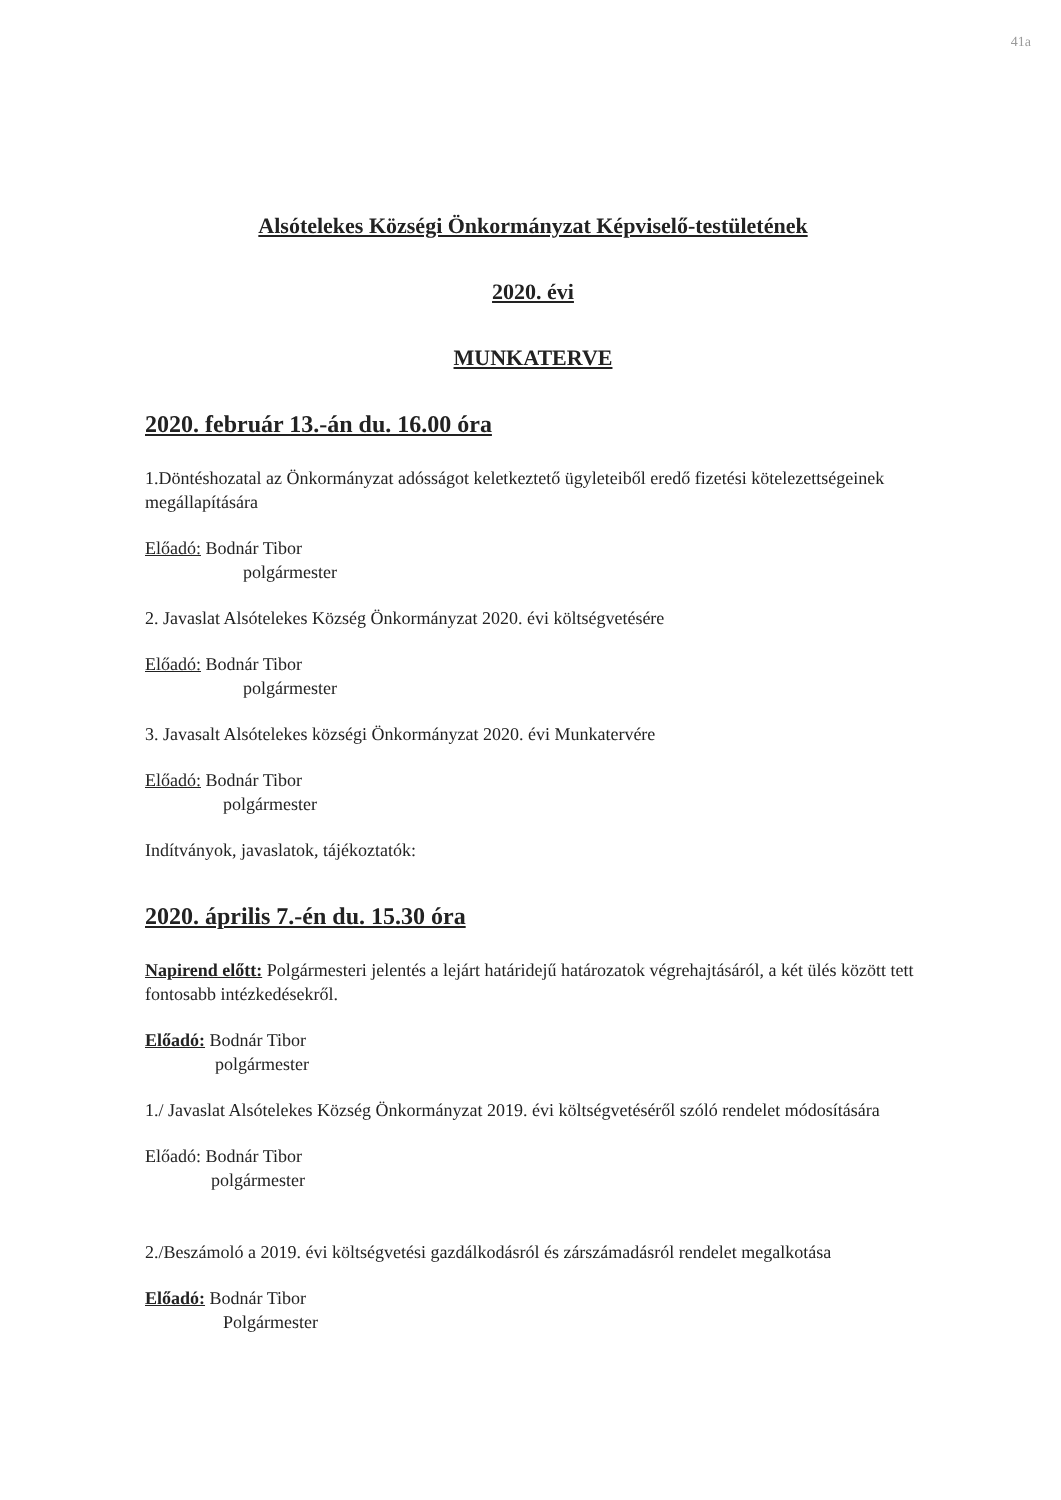41a
Alsótelekes Községi Önkormányzat Képviselő-testületének
2020. évi
MUNKATERVE
2020. február 13.-án du. 16.00 óra
1.Döntéshozatal az Önkormányzat adósságot keletkeztető ügyleteiből eredő fizetési kötelezettségeinek megállapítására
Előadó: Bodnár Tibor
polgármester
2. Javaslat Alsótelekes Község Önkormányzat 2020. évi költségvetésére
Előadó: Bodnár Tibor
polgármester
3. Javasalt Alsótelekes községi Önkormányzat 2020. évi Munkatervére
Előadó: Bodnár Tibor
polgármester
Indítványok, javaslatok, tájékoztatók:
2020. április 7.-én du. 15.30 óra
Napirend előtt: Polgármesteri jelentés a lejárt határidejű határozatok végrehajtásáról, a két ülés között tett fontosabb intézkedésekről.
Előadó: Bodnár Tibor
polgármester
1./ Javaslat Alsótelekes Község Önkormányzat 2019. évi költségvetéséről szóló rendelet módosítására
Előadó: Bodnár Tibor
polgármester
2./Beszámoló a 2019. évi költségvetési gazdálkodásról és zárszámadásról rendelet megalkotása
Előadó: Bodnár Tibor
Polgármester